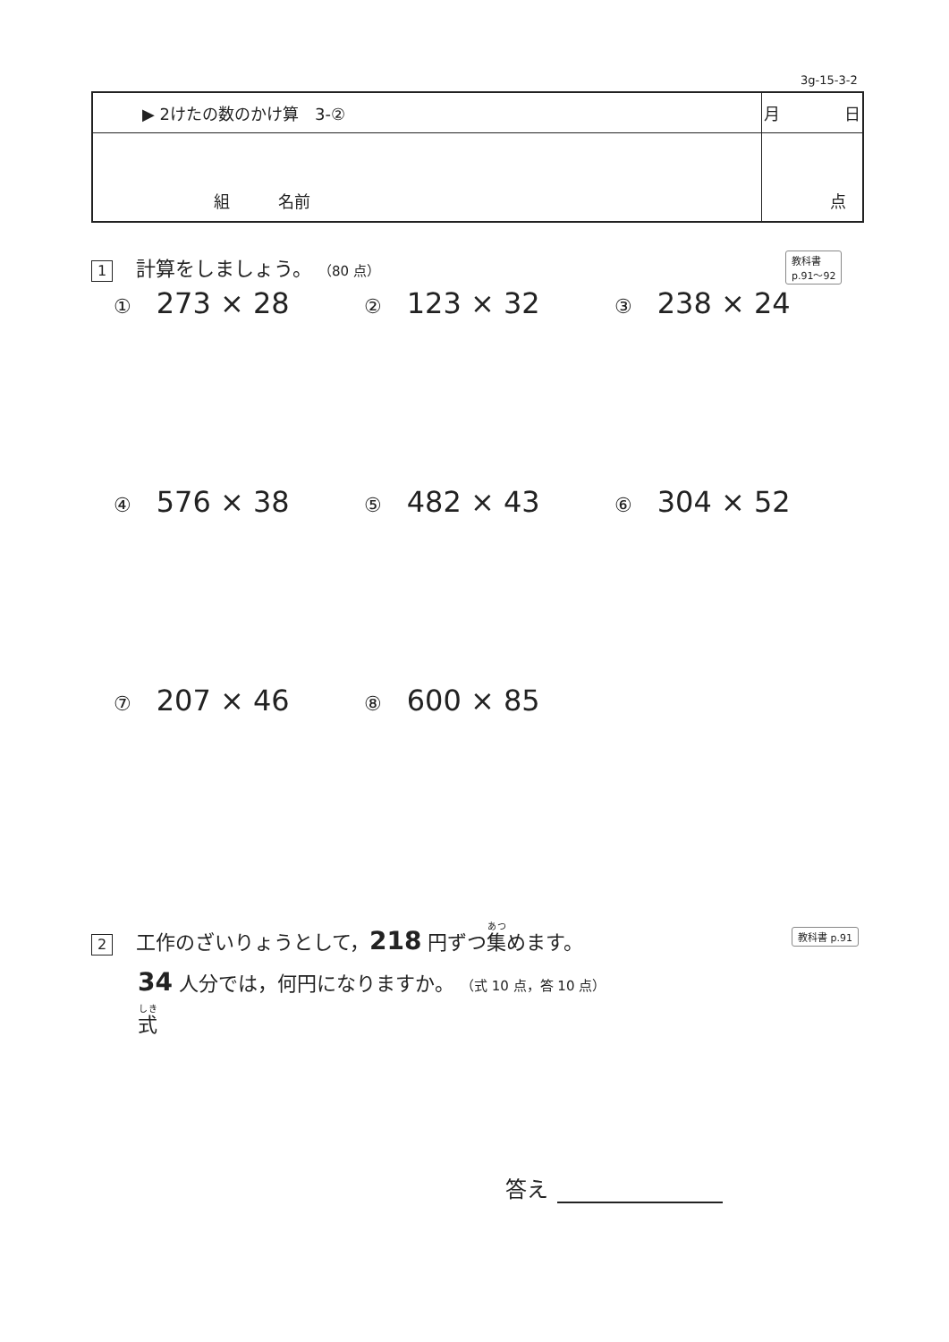3g-15-3-2
| ▶ 2けたの数のかけ算 3-② | 月 日 |
| 組 名前 | 点 |
1 計算をしましょう。 （80 点）
教科書
p.91～92
① 273 × 28
② 123 × 32
③ 238 × 24
④ 576 × 38
⑤ 482 × 43
⑥ 304 × 52
⑦ 207 × 46
⑧ 600 × 85
2 工作のざいりょうとして，218 円ずつ集めます。
34 人分では，何円になりますか。 （式 10 点，答 10 点）
式
教科書 p.91
答え